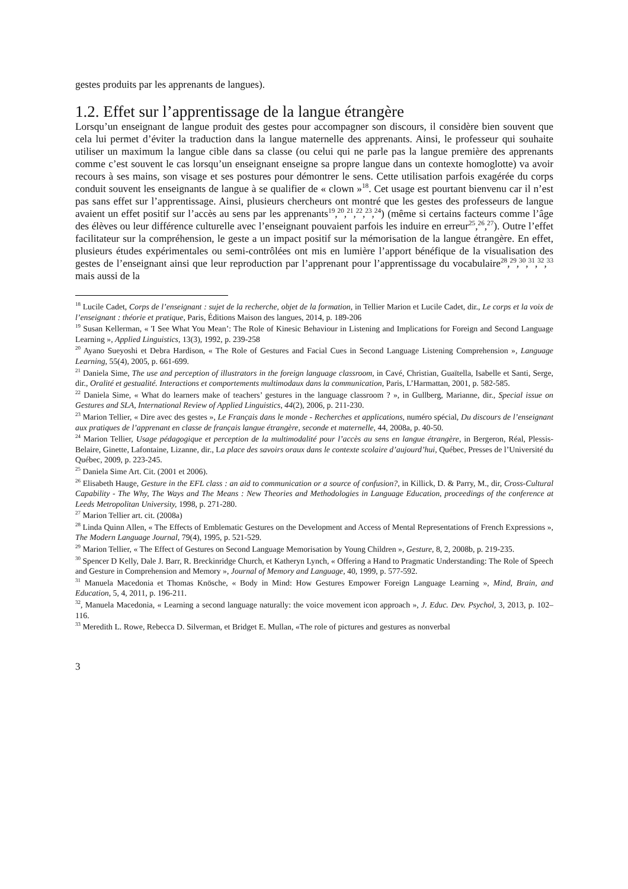gestes produits par les apprenants de langues).
1.2. Effet sur l’apprentissage de la langue étrangère
Lorsqu’un enseignant de langue produit des gestes pour accompagner son discours, il considère bien souvent que cela lui permet d’éviter la traduction dans la langue maternelle des apprenants. Ainsi, le professeur qui souhaite utiliser un maximum la langue cible dans sa classe (ou celui qui ne parle pas la langue première des apprenants comme c’est souvent le cas lorsqu’un enseignant enseigne sa propre langue dans un contexte homoglotte) va avoir recours à ses mains, son visage et ses postures pour démontrer le sens. Cette utilisation parfois exagérée du corps conduit souvent les enseignants de langue à se qualifier de « clown »<sup>18</sup>. Cet usage est pourtant bienvenu car il n’est pas sans effet sur l’apprentissage. Ainsi, plusieurs chercheurs ont montré que les gestes des professeurs de langue avaient un effet positif sur l’accès au sens par les apprenants<sup>19</sup>,<sup>20</sup>,<sup>21</sup>,<sup>22</sup>,<sup>23</sup>,<sup>24</sup>) (même si certains facteurs comme l’âge des élèves ou leur différence culturelle avec l’enseignant pouvaient parfois les induire en erreur<sup>25</sup>,<sup>26</sup>,<sup>27</sup>). Outre l’effet facilitateur sur la compréhension, le geste a un impact positif sur la mémorisation de la langue étrangère. En effet, plusieurs études expérimentales ou semi-contrôlées ont mis en lumière l’apport bénéfique de la visualisation des gestes de l’enseignant ainsi que leur reproduction par l’apprenant pour l’apprentissage du vocabulaire<sup>28</sup>,<sup>29</sup>,<sup>30</sup>,<sup>31</sup>,<sup>32</sup>,<sup>33</sup> mais aussi de la
<sup>18</sup> Lucile Cadet, Corps de l’enseignant : sujet de la recherche, objet de la formation, in Tellier Marion et Lucile Cadet, dir., Le corps et la voix de l’enseignant : théorie et pratique, Paris, Éditions Maison des langues, 2014, p. 189-206
<sup>19</sup> Susan Kellerman, « 'I See What You Mean’: The Role of Kinesic Behaviour in Listening and Implications for Foreign and Second Language Learning », Applied Linguistics, 13(3), 1992, p. 239-258
<sup>20</sup> Ayano Sueyoshi et Debra Hardison, « The Role of Gestures and Facial Cues in Second Language Listening Comprehension », Language Learning, 55(4), 2005, p. 661-699.
<sup>21</sup> Daniela Sime, The use and perception of illustrators in the foreign language classroom, in Cavé, Christian, Guaïtella, Isabelle et Santi, Serge, dir., Oralité et gestualité. Interactions et comportements multimodaux dans la communication, Paris, L’Harmattan, 2001, p. 582-585.
<sup>22</sup> Daniela Sime, « What do learners make of teachers’ gestures in the language classroom ? », in Gullberg, Marianne, dir., Special issue on Gestures and SLA, International Review of Applied Linguistics, 44(2), 2006, p. 211-230.
<sup>23</sup> Marion Tellier, « Dire avec des gestes », Le Français dans le monde - Recherches et applications, numéro spécial, Du discours de l’enseignant aux pratiques de l’apprenant en classe de français langue étrangère, seconde et maternelle, 44, 2008a, p. 40-50.
<sup>24</sup> Marion Tellier, Usage pédagogique et perception de la multimodalité pour l’accès au sens en langue étrangère, in Bergeron, Réal, Plessis-Belaire, Ginette, Lafontaine, Lizanne, dir., La place des savoirs oraux dans le contexte scolaire d’aujourd’hui, Québec, Presses de l’Université du Québec, 2009, p. 223-245.
<sup>25</sup> Daniela Sime Art. Cit. (2001 et 2006).
<sup>26</sup> Elisabeth Hauge, Gesture in the EFL class : an aid to communication or a source of confusion?, in Killick, D. & Parry, M., dir, Cross-Cultural Capability - The Why, The Ways and The Means : New Theories and Methodologies in Language Education, proceedings of the conference at Leeds Metropolitan University, 1998, p. 271-280.
<sup>27</sup> Marion Tellier art. cit. (2008a)
<sup>28</sup> Linda Quinn Allen, « The Effects of Emblematic Gestures on the Development and Access of Mental Representations of French Expressions », The Modern Language Journal, 79(4), 1995, p. 521-529.
<sup>29</sup> Marion Tellier, « The Effect of Gestures on Second Language Memorisation by Young Children », Gesture, 8, 2, 2008b, p. 219-235.
<sup>30</sup> Spencer D Kelly, Dale J. Barr, R. Breckinridge Church, et Katheryn Lynch, « Offering a Hand to Pragmatic Understanding: The Role of Speech and Gesture in Comprehension and Memory », Journal of Memory and Language, 40, 1999, p. 577-592.
<sup>31</sup> Manuela Macedonia et Thomas Knösche, « Body in Mind: How Gestures Empower Foreign Language Learning », Mind, Brain, and Education, 5, 4, 2011, p. 196-211.
<sup>32</sup>, Manuela Macedonia, « Learning a second language naturally: the voice movement icon approach », J. Educ. Dev. Psychol, 3, 2013, p. 102–116.
<sup>33</sup> Meredith L. Rowe, Rebecca D. Silverman, et Bridget E. Mullan, «The role of pictures and gestures as nonverbal
3